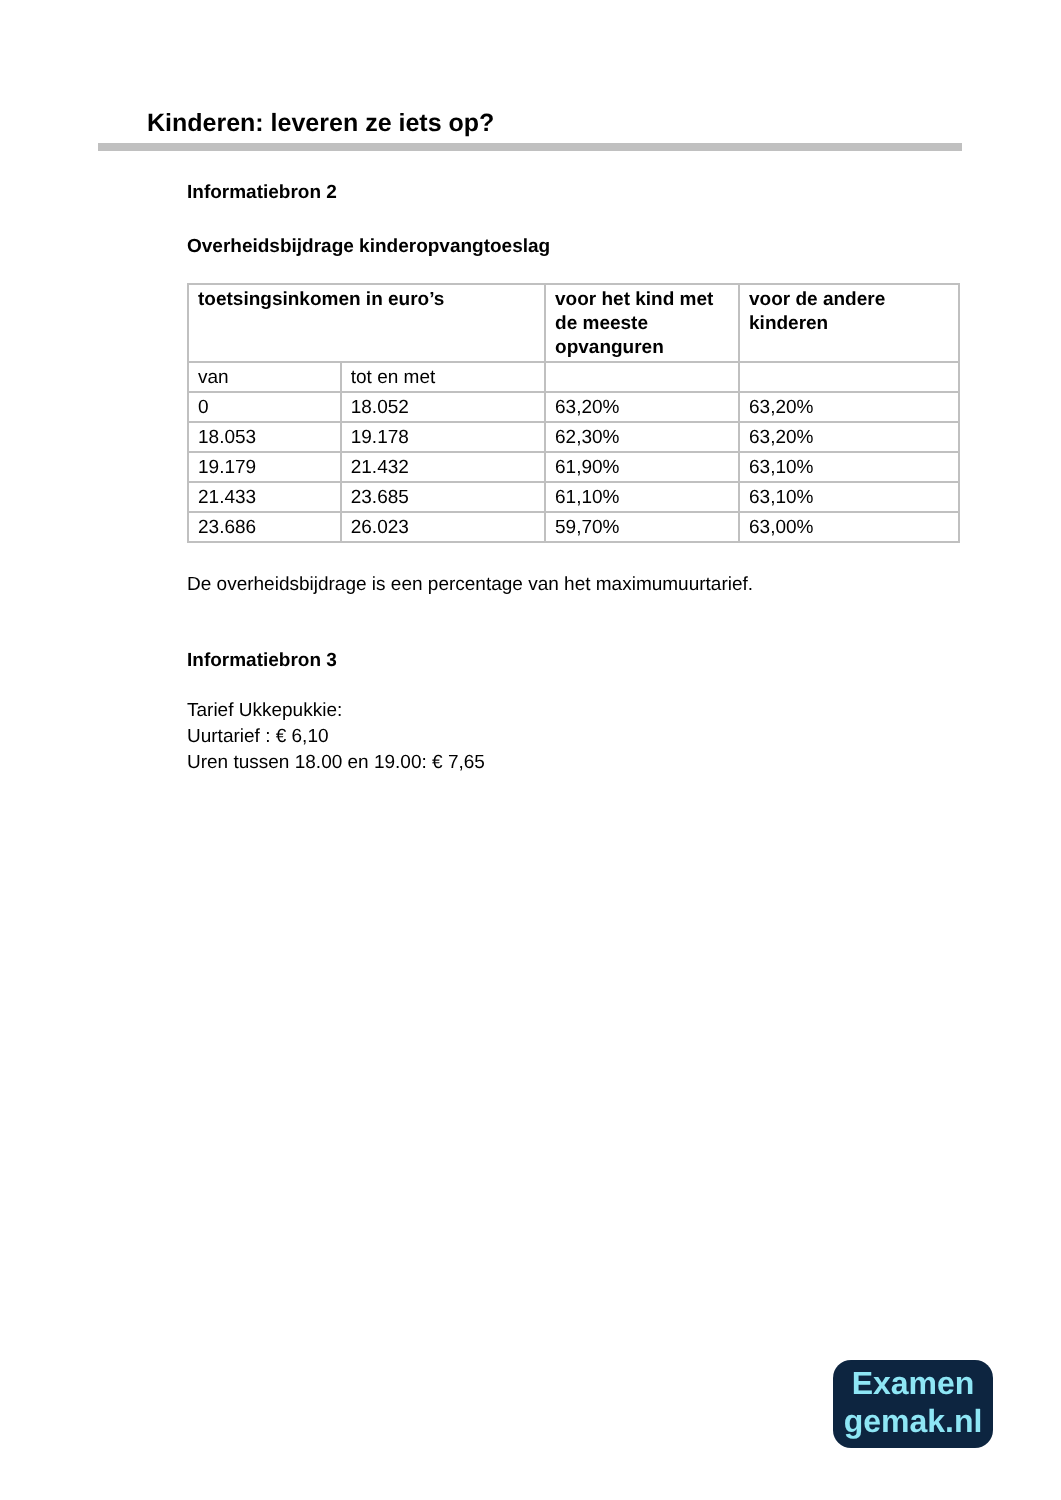Kinderen: leveren ze iets op?
Informatiebron 2
Overheidsbijdrage kinderopvangtoeslag
| toetsingsinkomen in euro’s | | voor het kind met de meeste opvanguren | voor de andere kinderen |
| --- | --- | --- | --- |
| van | tot en met | | |
| 0 | 18.052 | 63,20% | 63,20% |
| 18.053 | 19.178 | 62,30% | 63,20% |
| 19.179 | 21.432 | 61,90% | 63,10% |
| 21.433 | 23.685 | 61,10% | 63,10% |
| 23.686 | 26.023 | 59,70% | 63,00% |
De overheidsbijdrage is een percentage van het maximumuurtarief.
Informatiebron 3
Tarief Ukkepukkie:
Uurtarief : € 6,10
Uren tussen 18.00 en 19.00: € 7,65
Examen
gemak.nl